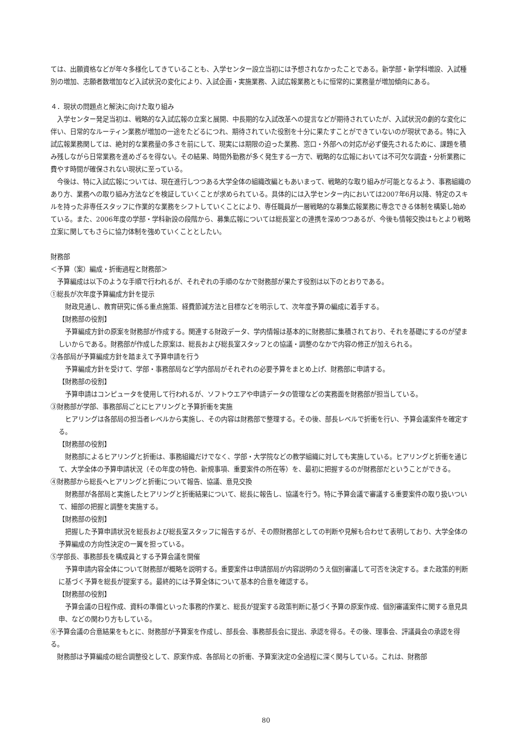ては、出願資格などが年々多様化してきていることも、入学センター設立当初には予想されなかったことである。新学部・新学科増設、入試種別の増加、志願者数増加など入試状況の変化により、入試企画・実施業務、入試広報業務ともに恒常的に業務量が増加傾向にある。
４．現状の問題点と解決に向けた取り組み
入学センター発足当初は、戦略的な入試広報の立案と展開、中長期的な入試改革への提言などが期待されていたが、入試状況の劇的な変化に伴い、日常的なルーティン業務が増加の一途をたどるにつれ、期待されていた役割を十分に果たすことができていないのが現状である。特に入試広報業務関しては、絶対的な業務量の多さを前にして、現実には期限の迫った業務、窓口・外部への対応が必ず優先されるために、課題を積み残しながら日常業務を進めざるを得ない。その結果、時間外勤務が多く発生する一方で、戦略的な広報においては不可欠な調査・分析業務に費やす時間が確保されない現状に至っている。
今後は、特に入試広報については、現在進行しつつある大学全体の組織改編ともあいまって、戦略的な取り組みが可能となるよう、事務組織のあり方、業務への取り組み方法などを検証していくことが求められている。具体的には入学センター内においては2007年6月以降、特定のスキルを持った非専任スタッフに作業的な業務をシフトしていくことにより、専任職員が一層戦略的な募集広報業務に専念できる体制を構築し始めている。また、2006年度の学部・学科新設の段階から、募集広報については総長室との連携を深めつつあるが、今後も情報交換はもとより戦略立案に関してもさらに協力体制を強めていくこととしたい。
財務部
＜予算（案）編成・折衝過程と財務部＞
予算編成は以下のような手順で行われるが、それぞれの手順のなかで財務部が果たす役割は以下のとおりである。
①総長が次年度予算編成方針を提示
財政見通し、教育研究に係る重点施策、経費節減方法と目標などを明示して、次年度予算の編成に着手する。
【財務部の役割】
予算編成方針の原案を財務部が作成する。関連する財政データ、学内情報は基本的に財務部に集積されており、それを基礎にするのが望ましいからである。財務部が作成した原案は、総長および総長室スタッフとの協議・調整のなかで内容の修正が加えられる。
②各部局が予算編成方針を踏まえて予算申請を行う
予算編成方針を受けて、学部・事務部局など学内部局がそれぞれの必要予算をまとめ上げ、財務部に申請する。
【財務部の役割】
予算申請はコンピュータを使用して行われるが、ソフトウエアや申請データの管理などの実務面を財務部が担当している。
③財務部が学部、事務部局ごとにヒアリングと予算折衝を実施
ヒアリングは各部局の担当者レベルから実施し、その内容は財務部で整理する。その後、部長レベルで折衝を行い、予算会議案件を確定する。
【財務部の役割】
財務部によるヒアリングと折衝は、事務組織だけでなく、学部・大学院などの教学組織に対しても実施している。ヒアリングと折衝を通じて、大学全体の予算申請状況（その年度の特色、新規事項、重要案件の所在等）を、最初に把握するのが財務部だということができる。
④財務部から総長へヒアリングと折衝について報告、協議、意見交換
財務部が各部局と実施したヒアリングと折衝結果について、総長に報告し、協議を行う。特に予算会議で審議する重要案件の取り扱いついて、細部の把握と調整を実施する。
【財務部の役割】
把握した予算申請状況を総長および総長室スタッフに報告するが、その際財務部としての判断や見解も合わせて表明しており、大学全体の予算編成の方向性決定の一翼を担っている。
⑤学部長、事務部長を構成員とする予算会議を開催
予算申請内容全体について財務部が概略を説明する。重要案件は申請部局が内容説明のうえ個別審議して可否を決定する。また政策的判断に基づく予算を総長が提案する。最終的には予算全体について基本的合意を確認する。
【財務部の役割】
予算会議の日程作成、資料の準備といった事務的作業と、総長が提案する政策判断に基づく予算の原案作成、個別審議案件に関する意見具申、などの関わり方もしている。
⑥予算会議の合意結果をもとに、財務部が予算案を作成し、部長会、事務部長会に提出、承認を得る。その後、理事会、評議員会の承認を得る。
財務部は予算編成の総合調整役として、原案作成、各部局との折衝、予算案決定の全過程に深く関与している。これは、財務部
80